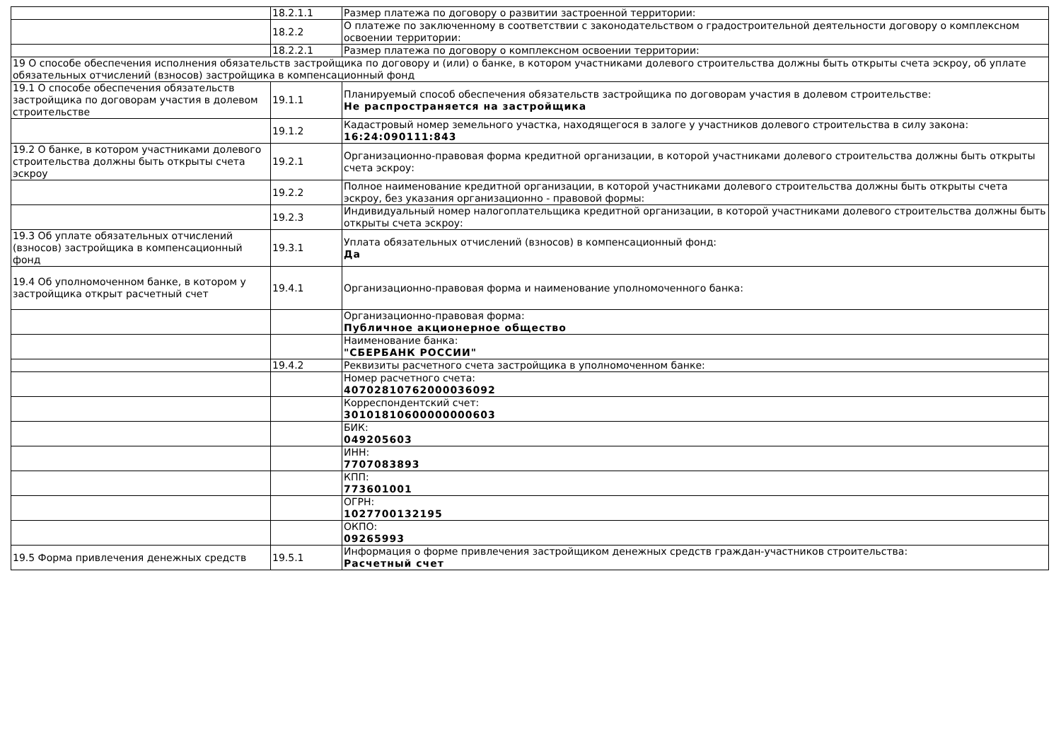| | 18.2.1.1 | Размер платежа по договору о развитии застроенной территории: |
| | 18.2.2 | О платеже по заключенному в соответствии с законодательством о градостроительной деятельности договору о комплексном освоении территории: |
| | 18.2.2.1 | Размер платежа по договору о комплексном освоении территории: |
| 19 О способе обеспечения исполнения обязательств застройщика по договору и (или) о банке, в котором участниками долевого строительства должны быть открыты счета эскроу, об уплате обязательных отчислений (взносов) застройщика в компенсационный фонд | | |
| 19.1 О способе обеспечения обязательств застройщика по договорам участия в долевом строительстве | 19.1.1 | Планируемый способ обеспечения обязательств застройщика по договорам участия в долевом строительстве: Не распространяется на застройщика |
| | 19.1.2 | Кадастровый номер земельного участка, находящегося в залоге у участников долевого строительства в силу закона: 16:24:090111:843 |
| 19.2 О банке, в котором участниками долевого строительства должны быть открыты счета эскроу | 19.2.1 | Организационно-правовая форма кредитной организации, в которой участниками долевого строительства должны быть открыты счета эскроу: |
| | 19.2.2 | Полное наименование кредитной организации, в которой участниками долевого строительства должны быть открыты счета эскроу, без указания организационно - правовой формы: |
| | 19.2.3 | Индивидуальный номер налогоплательщика кредитной организации, в которой участниками долевого строительства должны быть открыты счета эскроу: |
| 19.3 Об уплате обязательных отчислений (взносов) застройщика в компенсационный фонд | 19.3.1 | Уплата обязательных отчислений (взносов) в компенсационный фонд: Да |
| 19.4 Об уполномоченном банке, в котором у застройщика открыт расчетный счет | 19.4.1 | Организационно-правовая форма и наименование уполномоченного банка: |
| | | Организационно-правовая форма: Публичное акционерное общество |
| | | Наименование банка: "СБЕРБАНК РОССИИ" |
| | 19.4.2 | Реквизиты расчетного счета застройщика в уполномоченном банке: |
| | | Номер расчетного счета: 40702810762000036092 |
| | | Корреспондентский счет: 30101810600000000603 |
| | | БИК: 049205603 |
| | | ИНН: 7707083893 |
| | | КПП: 773601001 |
| | | ОГРН: 1027700132195 |
| | | ОКПО: 09265993 |
| 19.5 Форма привлечения денежных средств | 19.5.1 | Информация о форме привлечения застройщиком денежных средств граждан-участников строительства: Расчетный счет |